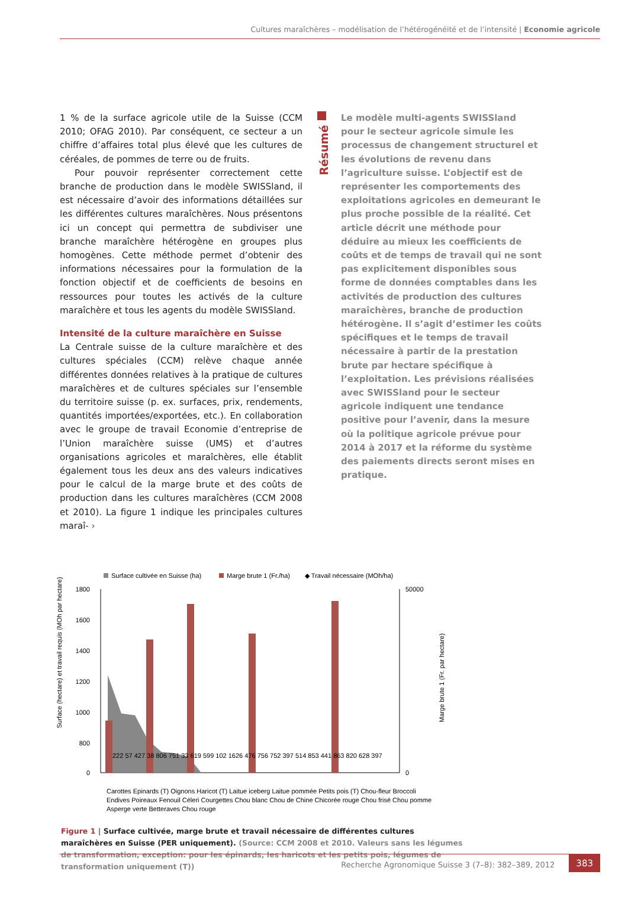Cultures maraîchères – modélisation de l’hétérogénéité et de l’intensité | Economie agricole
1 % de la surface agricole utile de la Suisse (CCM 2010; OFAG 2010). Par conséquent, ce secteur a un chiffre d’affaires total plus élevé que les cultures de céréales, de pommes de terre ou de fruits.
Pour pouvoir représenter correctement cette branche de production dans le modèle SWISSland, il est nécessaire d’avoir des informations détaillées sur les différentes cultures maraîchères. Nous présentons ici un concept qui permettra de subdiviser une branche maraîchère hétérogène en groupes plus homogènes. Cette méthode permet d’obtenir des informations nécessaires pour la formulation de la fonction objectif et de coefficients de besoins en ressources pour toutes les activés de la culture maraîchère et tous les agents du modèle SWISSland.
Intensité de la culture maraîchère en Suisse
La Centrale suisse de la culture maraîchère et des cultures spéciales (CCM) relève chaque année différentes données relatives à la pratique de cultures maraîchères et de cultures spéciales sur l’ensemble du territoire suisse (p. ex. surfaces, prix, rendements, quantités importées/exportées, etc.). En collaboration avec le groupe de travail Economie d’entreprise de l’Union maraîchère suisse (UMS) et d’autres organisations agricoles et maraîchères, elle établit également tous les deux ans des valeurs indicatives pour le calcul de la marge brute et des coûts de production dans les cultures maraîchères (CCM 2008 et 2010). La figure 1 indique les principales cultures maraî- ›
Résumé
Le modèle multi-agents SWISSland pour le secteur agricole simule les processus de changement structurel et les évolutions de revenu dans l’agriculture suisse. L’objectif est de représenter les comportements des exploitations agricoles en demeurant le plus proche possible de la réalité. Cet article décrit une méthode pour déduire au mieux les coefficients de coûts et de temps de travail qui ne sont pas explicitement disponibles sous forme de données comptables dans les activités de production des cultures maraîchères, branche de production hétérogène. Il s’agit d’estimer les coûts spécifiques et le temps de travail nécessaire à partir de la prestation brute par hectare spécifique à l’exploitation. Les prévisions réalisées avec SWISSland pour le secteur agricole indiquent une tendance positive pour l’avenir, dans la mesure où la politique agricole prévue pour 2014 à 2017 et la réforme du système des paiements directs seront mises en pratique.
Surface cultivée en Suisse (ha)
Marge brute 1 (Fr./ha)
◆ Travail nécessaire (MOh/ha)
1800
1600
1400
1200
1000
800
0
50000
0
Surface (hectare) et travail requis (MOh par hectare)
Marge brute 1 (Fr. par hectare)
Carottes Epinards (T) Oignons Haricot (T) Laitue iceberg Laitue pommée Petits pois (T) Chou-fleur Broccoli
Endives Poireaux Fenouil Céleri Courgettes Chou blanc Chou de Chine Chicorée rouge Chou frisé Chou pomme
Asperge verte Betteraves Chou rouge
222 57 427 38 806 751 33 619 599 102 1626 476 756 752 397 514 853 441 863 820 628 397
Figure 1 | Surface cultivée, marge brute et travail nécessaire de différentes cultures maraîchères en Suisse (PER uniquement). (Source: CCM 2008 et 2010. Valeurs sans les légumes de transformation, exception: pour les épinards, les haricots et les petits pois, légumes de transformation uniquement (T))
Recherche Agronomique Suisse 3 (7–8): 382–389, 2012
383